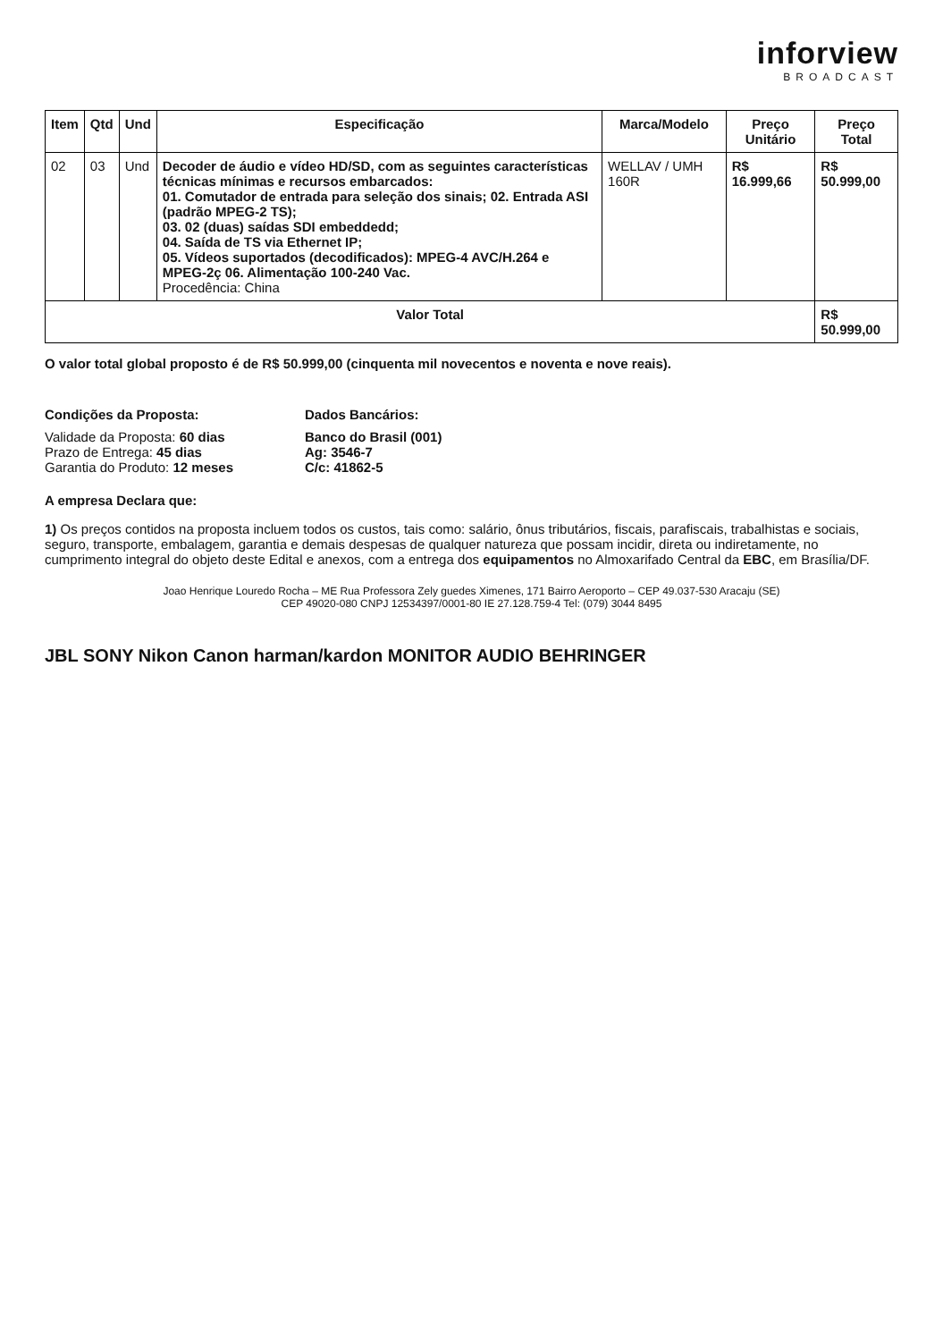inforview
BROADCAST
| Item | Qtd | Und | Especificação | Marca/Modelo | Preço Unitário | Preço Total |
| --- | --- | --- | --- | --- | --- | --- |
| 02 | 03 | Und | Decoder de áudio e vídeo HD/SD, com as seguintes características técnicas mínimas e recursos embarcados: 01. Comutador de entrada para seleção dos sinais; 02. Entrada ASI (padrão MPEG-2 TS); 03. 02 (duas) saídas SDI embeddedd; 04. Saída de TS via Ethernet IP; 05. Vídeos suportados (decodificados): MPEG-4 AVC/H.264 e MPEG-2ç 06. Alimentação 100-240 Vac. Procedência: China | WELLAV / UMH 160R | R$ 16.999,66 | R$ 50.999,00 |
| Valor Total | | | | | | R$ 50.999,00 |
O valor total global proposto é de R$ 50.999,00 (cinquenta mil novecentos e noventa e nove reais).
Condições da Proposta:
Validade da Proposta: 60 dias
Prazo de Entrega: 45 dias
Garantia do Produto: 12 meses
Dados Bancários:
Banco do Brasil (001)
Ag: 3546-7
C/c: 41862-5
A empresa Declara que:
1) Os preços contidos na proposta incluem todos os custos, tais como: salário, ônus tributários, fiscais, parafiscais, trabalhistas e sociais, seguro, transporte, embalagem, garantia e demais despesas de qualquer natureza que possam incidir, direta ou indiretamente, no cumprimento integral do objeto deste Edital e anexos, com a entrega dos equipamentos no Almoxarifado Central da EBC, em Brasília/DF.
Joao Henrique Louredo Rocha – ME Rua Professora Zely guedes Ximenes, 171 Bairro Aeroporto – CEP 49.037-530 Aracaju (SE)
CEP 49020-080 CNPJ 12534397/0001-80 IE 27.128.759-4 Tel: (079) 3044 8495
JBL SONY Nikon Canon harman/kardon MONITOR AUDIO BEHRINGER